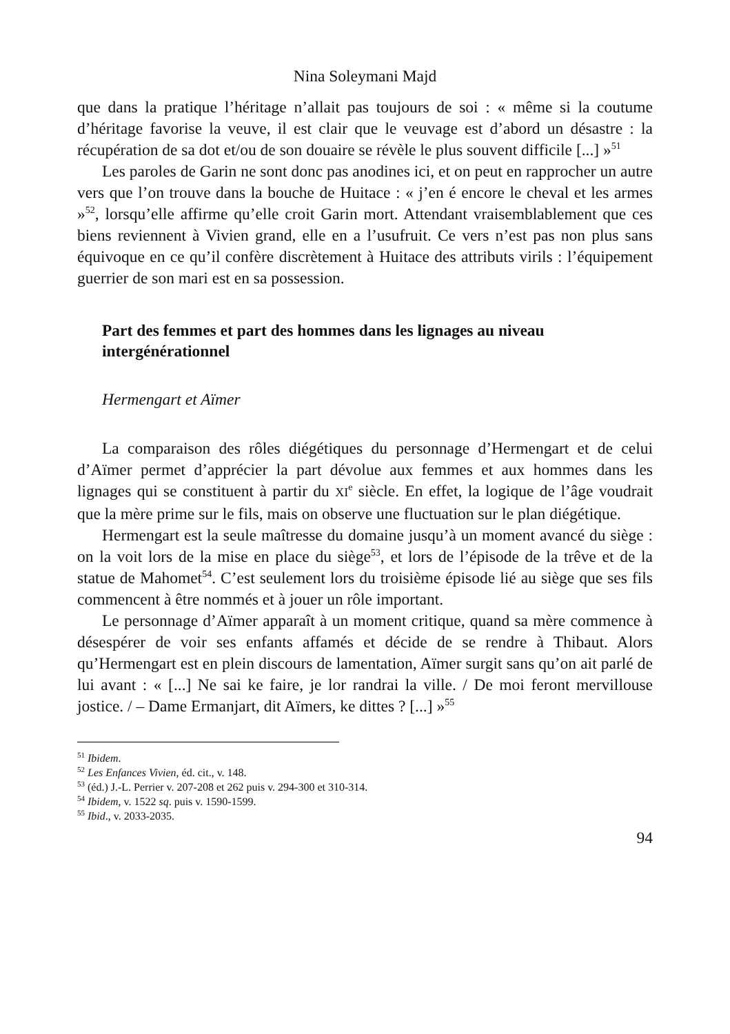Nina Soleymani Majd
que dans la pratique l’héritage n’allait pas toujours de soi : « même si la coutume d’héritage favorise la veuve, il est clair que le veuvage est d’abord un désastre : la récupération de sa dot et/ou de son douaire se révèle le plus souvent difficile [...] »<sup>51</sup>
Les paroles de Garin ne sont donc pas anodines ici, et on peut en rapprocher un autre vers que l’on trouve dans la bouche de Huitace : « j’en é encore le cheval et les armes »<sup>52</sup>, lorsqu’elle affirme qu’elle croit Garin mort. Attendant vraisemblablement que ces biens reviennent à Vivien grand, elle en a l’usufruit. Ce vers n’est pas non plus sans équivoque en ce qu’il confère discrètement à Huitace des attributs virils : l’équipement guerrier de son mari est en sa possession.
Part des femmes et part des hommes dans les lignages au niveau intergénérationnel
Hermengart et Aïmer
La comparaison des rôles diégétiques du personnage d’Hermengart et de celui d’Aïmer permet d’apprécier la part dévolue aux femmes et aux hommes dans les lignages qui se constituent à partir du XI<sup>e</sup> siècle. En effet, la logique de l’âge voudrait que la mère prime sur le fils, mais on observe une fluctuation sur le plan diégétique.
Hermengart est la seule maîtresse du domaine jusqu’à un moment avancé du siège : on la voit lors de la mise en place du siège<sup>53</sup>, et lors de l’épisode de la trêve et de la statue de Mahomet<sup>54</sup>. C’est seulement lors du troisième épisode lié au siège que ses fils commencent à être nommés et à jouer un rôle important.
Le personnage d’Aïmer apparaît à un moment critique, quand sa mère commence à désespérer de voir ses enfants affamés et décide de se rendre à Thibaut. Alors qu’Hermengart est en plein discours de lamentation, Aïmer surgit sans qu’on ait parlé de lui avant : « [...] Ne sai ke faire, je lor randrai la ville. / De moi feront mervillouse jostice. / – Dame Ermanjart, dit Aïmers, ke dittes ? [...] »<sup>55</sup>
<sup>51</sup> Ibidem.
<sup>52</sup> Les Enfances Vivien, éd. cit., v. 148.
<sup>53</sup> (éd.) J.-L. Perrier v. 207-208 et 262 puis v. 294-300 et 310-314.
<sup>54</sup> Ibidem, v. 1522 sq. puis v. 1590-1599.
<sup>55</sup> Ibid., v. 2033-2035.
94